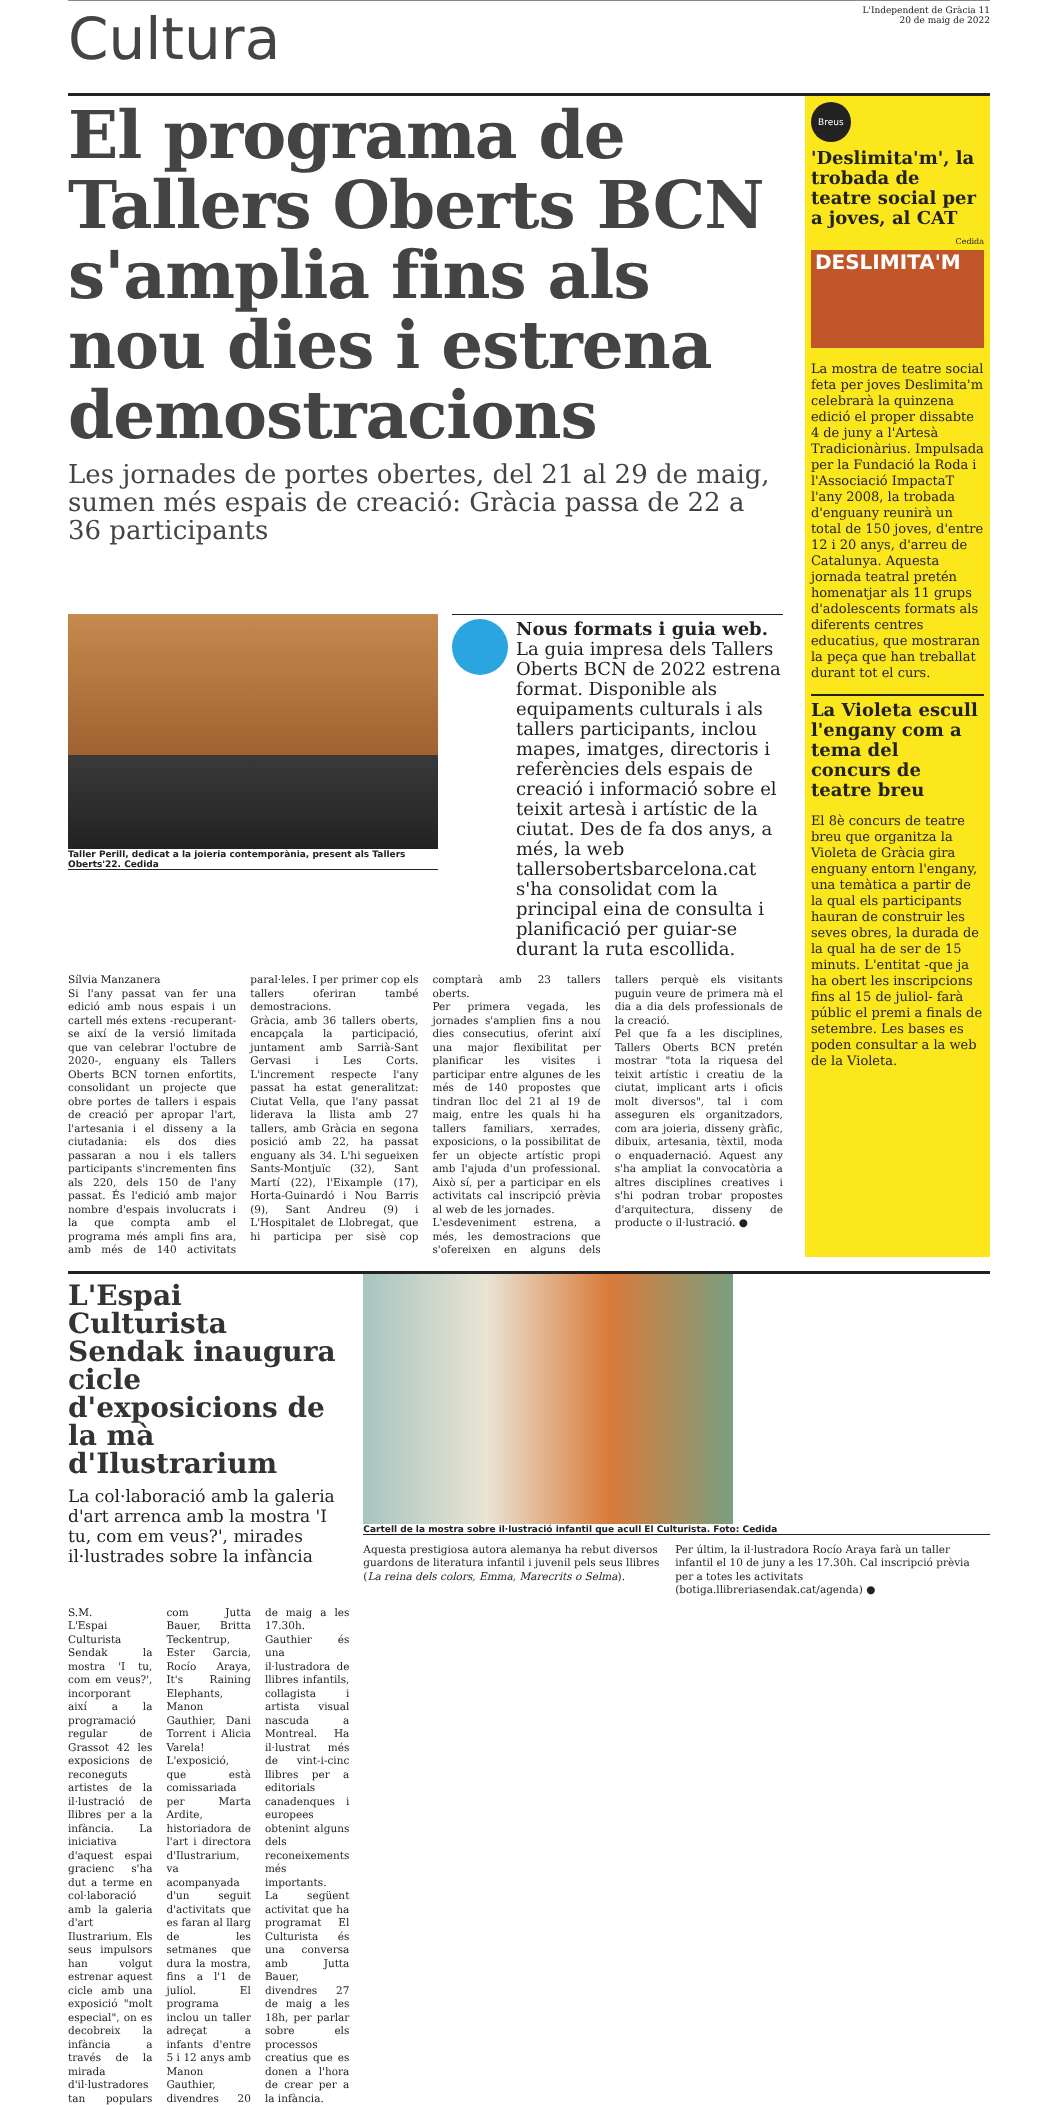Cultura
L'Independent de Gràcia 11
20 de maig de 2022
El programa de Tallers Oberts BCN s'amplia fins als nou dies i estrena demostracions
Les jornades de portes obertes, del 21 al 29 de maig, sumen més espais de creació: Gràcia passa de 22 a 36 participants
Taller Perill, dedicat a la joieria contemporània, present als Tallers Oberts'22. Cedida
Nous formats i guia web. La guia impresa dels Tallers Oberts BCN de 2022 estrena format. Disponible als equipaments culturals i als tallers participants, inclou mapes, imatges, directoris i referències dels espais de creació i informació sobre el teixit artesà i artístic de la ciutat. Des de fa dos anys, a més, la web tallersobertsbarcelona.cat s'ha consolidat com la principal eina de consulta i planificació per guiar-se durant la ruta escollida.
Sílvia Manzanera
Si l'any passat van fer una edició amb nous espais i un cartell més extens -recuperant-se així de la versió limitada que van celebrar l'octubre de 2020-, enguany els Tallers Oberts BCN tornen enfortits, consolidant un projecte que obre portes de tallers i espais de creació per apropar l'art, l'artesania i el disseny a la ciutadania: els dos dies passaran a nou i els tallers participants s'incrementen fins als 220, dels 150 de l'any passat. És l'edició amb major nombre d'espais involucrats i la que compta amb el programa més ampli fins ara, amb més de 140 activitats paral·leles. I per primer cop els tallers oferiran també demostracions.
Gràcia, amb 36 tallers oberts, encapçala la participació, juntament amb Sarrià-Sant Gervasi i Les Corts. L'increment respecte l'any passat ha estat generalitzat: Ciutat Vella, que l'any passat liderava la llista amb 27 tallers, amb Gràcia en segona posició amb 22, ha passat enguany als 34. L'hi segueixen Sants-Montjuïc (32), Sant Martí (22), l'Eixample (17), Horta-Guinardó i Nou Barris (9), Sant Andreu (9) i L'Hospitalet de Llobregat, que hi participa per sisè cop comptarà amb 23 tallers oberts.
Per primera vegada, les jornades s'amplien fins a nou dies consecutius, oferint així una major flexibilitat per planificar les visites i participar entre algunes de les més de 140 propostes que tindran lloc del 21 al 19 de maig, entre les quals hi ha tallers familiars, xerrades, exposicions, o la possibilitat de fer un objecte artístic propi amb l'ajuda d'un professional. Això sí, per a participar en els activitats cal inscripció prèvia al web de les jornades.
L'esdeveniment estrena, a més, les demostracions que s'ofereixen en alguns dels tallers perquè els visitants puguin veure de primera mà el dia a dia dels professionals de la creació.
Pel que fa a les disciplines, Tallers Oberts BCN pretén mostrar "tota la riquesa del teixit artístic i creatiu de la ciutat, implicant arts i oficis molt diversos", tal i com asseguren els organitzadors, com ara joieria, disseny gràfic, dibuix, artesania, tèxtil, moda o enquadernació. Aquest any s'ha ampliat la convocatòria a altres disciplines creatives i s'hi podran trobar propostes d'arquitectura, disseny de producte o il·lustració. ●
Breus
'Deslimita'm', la trobada de teatre social per a joves, al CAT
Cedida
DESLIMITA'M
La mostra de teatre social feta per joves Deslimita'm celebrarà la quinzena edició el proper dissabte 4 de juny a l'Artesà Tradicionàrius. Impulsada per la Fundació la Roda i l'Associació ImpactaT l'any 2008, la trobada d'enguany reunirà un total de 150 joves, d'entre 12 i 20 anys, d'arreu de Catalunya. Aquesta jornada teatral pretén homenatjar als 11 grups d'adolescents formats als diferents centres educatius, que mostraran la peça que han treballat durant tot el curs.
La Violeta escull l'engany com a tema del concurs de teatre breu
El 8è concurs de teatre breu que organitza la Violeta de Gràcia gira enguany entorn l'engany, una temàtica a partir de la qual els participants hauran de construir les seves obres, la durada de la qual ha de ser de 15 minuts. L'entitat -que ja ha obert les inscripcions fins al 15 de juliol- farà públic el premi a finals de setembre. Les bases es poden consultar a la web de la Violeta.
L'Espai Culturista Sendak inaugura cicle d'exposicions de la mà d'Ilustrarium
La col·laboració amb la galeria d'art arrenca amb la mostra 'I tu, com em veus?', mirades il·lustrades sobre la infància
S.M.
L'Espai Culturista Sendak la mostra 'I tu, com em veus?', incorporant així a la programació regular de Grassot 42 les exposicions de reconeguts artistes de la il·lustració de llibres per a la infància. La iniciativa d'aquest espai gracienc s'ha dut a terme en col·laboració amb la galeria d'art Ilustrarium. Els seus impulsors han volgut estrenar aquest cicle amb una exposició "molt especial", on es decobreix la infància a través de la mirada d'il·lustradores tan populars com Jutta Bauer, Britta Teckentrup, Ester Garcia, Rocío Araya, It's Raining Elephants, Manon Gauthier, Dani Torrent i Alicia Varela!
L'exposició, que està comissariada per Marta Ardite, historiadora de l'art i directora d'Ilustrarium, va acompanyada d'un seguit d'activitats que es faran al llarg de les setmanes que dura la mostra, fins a l'1 de juliol. El programa inclou un taller adreçat a infants d'entre 5 i 12 anys amb Manon Gauthier, divendres 20 de maig a les 17.30h. Gauthier és una il·lustradora de llibres infantils, collagista i artista visual nascuda a Montreal. Ha il·lustrat més de vint-i-cinc llibres per a editorials canadenques i europees obtenint alguns dels reconeixements més importants.
La següent activitat que ha programat El Culturista és una conversa amb Jutta Bauer, divendres 27 de maig a les 18h, per parlar sobre els processos creatius que es donen a l'hora de crear per a la infància.
Cartell de la mostra sobre il·lustració infantil que acull El Culturista. Foto: Cedida
Aquesta prestigiosa autora alemanya ha rebut diversos guardons de literatura infantil i juvenil pels seus llibres (La reina dels colors, Emma, Marecrits o Selma).
Per últim, la il·lustradora Rocío Araya farà un taller infantil el 10 de juny a les 17.30h. Cal inscripció prèvia per a totes les activitats (botiga.llibreriasendak.cat/agenda) ●